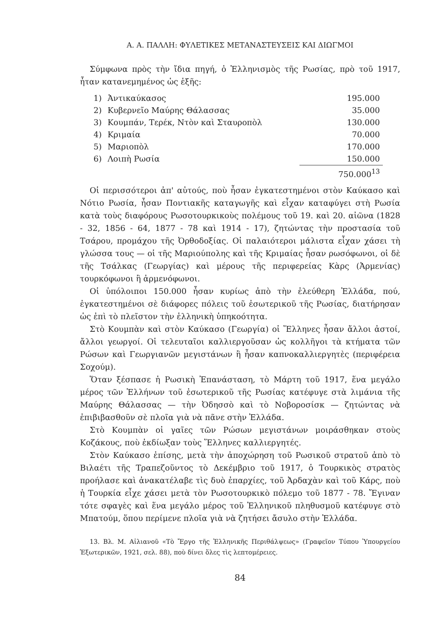Α. Α. ΠΑΛΛΗ: ΦΥΛΕΤΙΚΕΣ ΜΕΤΑΝΑΣΤΕΥΣΕΙΣ ΚΑΙ ΔΙΩΓΜΟΙ
Σύμφωνα πρὸς τὴν ἴδια πηγή, ὁ Ἑλληνισμὸς τῆς Ρωσίας, πρὸ τοῦ 1917, ἦταν κατανεμημένος ὡς ἑξῆς:
| 1) | Ἀντικαύκασος | 195.000 |
| 2) | Κυβερνεῖο Μαύρης Θάλασσας | 35.000 |
| 3) | Κουμπάν, Τερέκ, Ντὸν καὶ Σταυροπὸλ | 130.000 |
| 4) | Κριμαία | 70.000 |
| 5) | Μαριοπὸλ | 170.000 |
| 6) | Λοιπὴ Ρωσία | 150.000 |
| | | 750.000<sup>13</sup> |
Οἱ περισσότεροι ἀπ' αὐτούς, ποὺ ἦσαν ἐγκατεστημένοι στὸν Καύκασο καὶ Νότιο Ρωσία, ἦσαν Ποντιακῆς καταγωγῆς καὶ εἶχαν καταφύγει στὴ Ρωσία κατὰ τοὺς διαφόρους Ρωσοτουρκικοὺς πολέμους τοῦ 19. καὶ 20. αἰῶνα (1828 - 32, 1856 - 64, 1877 - 78 καὶ 1914 - 17), ζητώντας τὴν προστασία τοῦ Τσάρου, προμάχου τῆς Ὀρθοδοξίας. Οἱ παλαιότεροι μάλιστα εἶχαν χάσει τὴ γλώσσα τους — οἱ τῆς Μαριούπολης καὶ τῆς Κριμαίας ἦσαν ρωσόφωνοι, οἱ δὲ τῆς Τσάλκας (Γεωργίας) καὶ μέρους τῆς περιφερείας Κὰρς (Ἀρμενίας) τουρκόφωνοι ἢ ἀρμενόφωνοι.
Οἱ ὑπόλοιποι 150.000 ἦσαν κυρίως ἀπὸ τὴν ἐλεύθερη Ἑλλάδα, πού, ἐγκατεστημένοι σὲ διάφορες πόλεις τοῦ ἐσωτερικοῦ τῆς Ρωσίας, διατήρησαν ὡς ἐπὶ τὸ πλεῖστον τὴν ἑλληνικὴ ὑπηκοότητα.
Στὸ Κουμπὰν καὶ στὸν Καύκασο (Γεωργία) οἱ Ἕλληνες ἦσαν ἄλλοι ἀστοί, ἄλλοι γεωργοί. Οἱ τελευταῖοι καλλιεργοῦσαν ὡς κολλῆγοι τὰ κτήματα τῶν Ρώσων καὶ Γεωργιανῶν μεγιστάνων ἢ ἦσαν καπνοκαλλιεργητὲς (περιφέρεια Σοχούμ).
Ὅταν ξέσπασε ἡ Ρωσικὴ Ἐπανάσταση, τὸ Μάρτη τοῦ 1917, ἕνα μεγάλο μέρος τῶν Ἑλλήνων τοῦ ἐσωτερικοῦ τῆς Ρωσίας κατέφυγε στὰ λιμάνια τῆς Μαύρης Θάλασσας — τὴν Ὀδησσὸ καὶ τὸ Νοβοροσίσκ — ζητώντας νὰ ἐπιβιβασθοῦν σὲ πλοῖα γιὰ νὰ πᾶνε στὴν Ἑλλάδα.
Στὸ Κουμπὰν οἱ γαῖες τῶν Ρώσων μεγιστάνων μοιράσθηκαν στοὺς Κοζάκους, ποὺ ἐκδίωξαν τοὺς Ἕλληνες καλλιεργητές.
Στὸν Καύκασο ἐπίσης, μετὰ τὴν ἀποχώρηση τοῦ Ρωσικοῦ στρατοῦ ἀπὸ τὸ Βιλαέτι τῆς Τραπεζοῦντος τὸ Δεκέμβριο τοῦ 1917, ὁ Τουρκικὸς στρατὸς προήλασε καὶ ἀνακατέλαβε τὶς δυὸ ἐπαρχίες, τοῦ Ἀρδαχὰν καὶ τοῦ Κάρς, ποὺ ἡ Τουρκία εἶχε χάσει μετὰ τὸν Ρωσοτουρκικὸ πόλεμο τοῦ 1877 - 78. Ἔγιναν τότε σφαγὲς καὶ ἕνα μεγάλο μέρος τοῦ Ἑλληνικοῦ πληθυσμοῦ κατέφυγε στὸ Μπατούμ, ὅπου περίμενε πλοῖα γιὰ νὰ ζητήσει ἄσυλο στὴν Ἑλλάδα.
13. Βλ. Μ. Αἰλιανοῦ «Τὸ Ἔργο τῆς Ἑλληνικῆς Περιθάλψεως» (Γραφεῖον Τύπου Ὑπουργείου Ἐξωτερικῶν, 1921, σελ. 88), ποὺ δίνει ὅλες τὶς λεπτομέρειες.
84